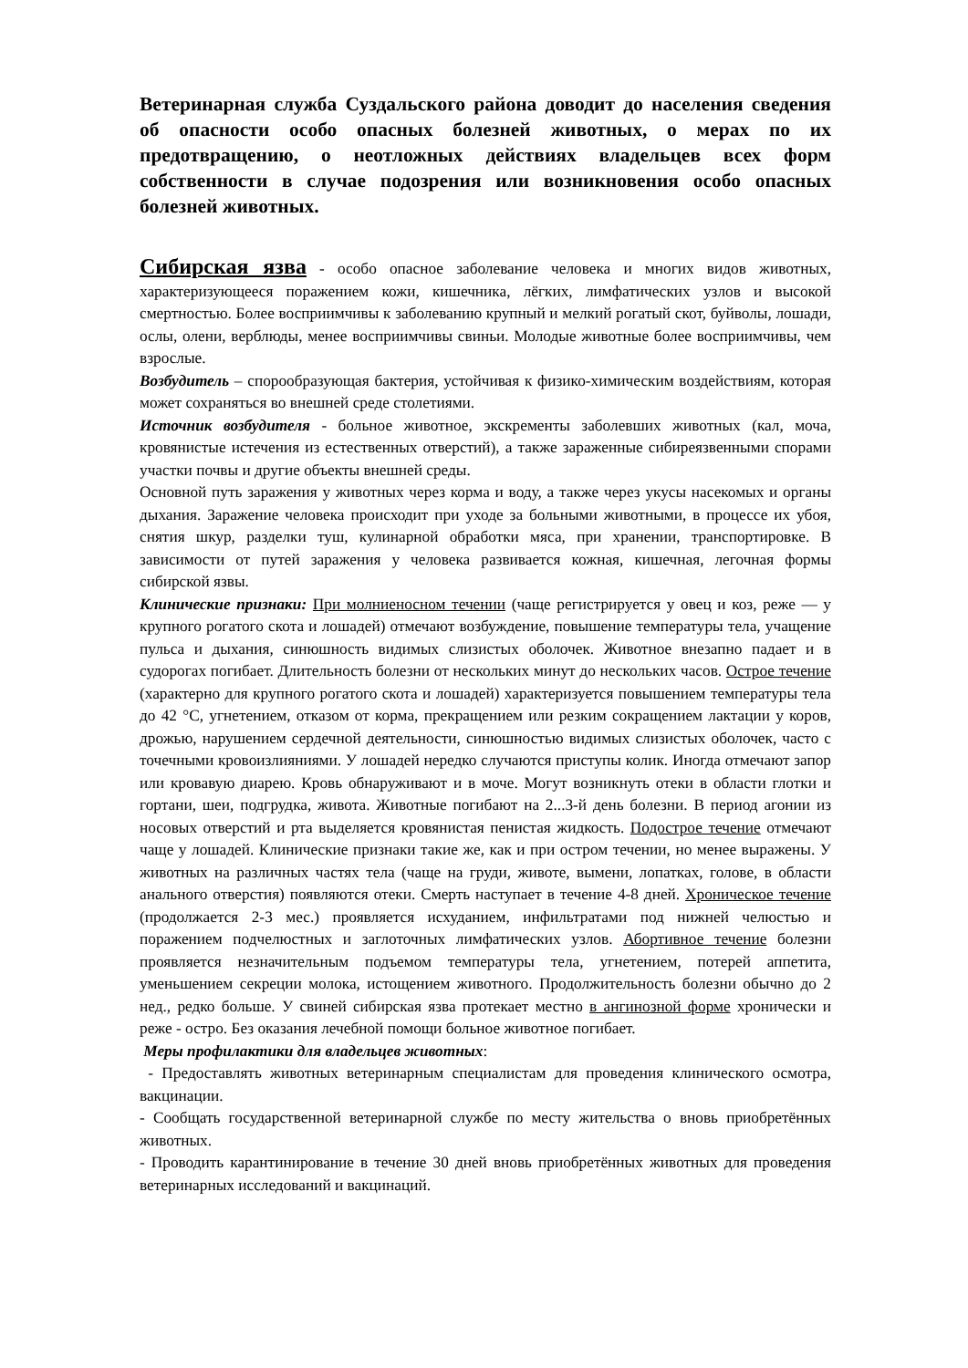Ветеринарная служба Суздальского района доводит до населения сведения об опасности особо опасных болезней животных, о мерах по их предотвращению, о неотложных действиях владельцев всех форм собственности в случае подозрения или возникновения особо опасных болезней животных.
Сибирская язва - особо опасное заболевание человека и многих видов животных, характеризующееся поражением кожи, кишечника, лёгких, лимфатических узлов и высокой смертностью. Более восприимчивы к заболеванию крупный и мелкий рогатый скот, буйволы, лошади, ослы, олени, верблюды, менее восприимчивы свиньи. Молодые животные более восприимчивы, чем взрослые.
Возбудитель – спорообразующая бактерия, устойчивая к физико-химическим воздействиям, которая может сохраняться во внешней среде столетиями.
Источник возбудителя - больное животное, экскременты заболевших животных (кал, моча, кровянистые истечения из естественных отверстий), а также зараженные сибиреязвенными спорами участки почвы и другие объекты внешней среды.
Основной путь заражения у животных через корма и воду, а также через укусы насекомых и органы дыхания. Заражение человека происходит при уходе за больными животными, в процессе их убоя, снятия шкур, разделки туш, кулинарной обработки мяса, при хранении, транспортировке. В зависимости от путей заражения у человека развивается кожная, кишечная, легочная формы сибирской язвы.
Клинические признаки: При молниеносном течении (чаще регистрируется у овец и коз, реже — у крупного рогатого скота и лошадей) отмечают возбуждение, повышение температуры тела, учащение пульса и дыхания, синюшность видимых слизистых оболочек. Животное внезапно падает и в судорогах погибает. Длительность болезни от нескольких минут до нескольких часов. Острое течение (характерно для крупного рогатого скота и лошадей) характеризуется повышением температуры тела до 42 °С, угнетением, отказом от корма, прекращением или резким сокращением лактации у коров, дрожью, нарушением сердечной деятельности, синюшностью видимых слизистых оболочек, часто с точечными кровоизлияниями. У лошадей нередко случаются приступы колик. Иногда отмечают запор или кровавую диарею. Кровь обнаруживают и в моче. Могут возникнуть отеки в области глотки и гортани, шеи, подгрудка, живота. Животные погибают на 2...3-й день болезни. В период агонии из носовых отверстий и рта выделяется кровянистая пенистая жидкость. Подострое течение отмечают чаще у лошадей. Клинические признаки такие же, как и при остром течении, но менее выражены. У животных на различных частях тела (чаще на груди, животе, вымени, лопатках, голове, в области анального отверстия) появляются отеки. Смерть наступает в течение 4-8 дней. Хроническое течение (продолжается 2-3 мес.) проявляется исхуданием, инфильтратами под нижней челюстью и поражением подчелюстных и заглоточных лимфатических узлов. Абортивное течение болезни проявляется незначительным подъемом температуры тела, угнетением, потерей аппетита, уменьшением секреции молока, истощением животного. Продолжительность болезни обычно до 2 нед., редко больше. У свиней сибирская язва протекает местно в ангинозной форме хронически и реже - остро. Без оказания лечебной помощи больное животное погибает.
Меры профилактики для владельцев животных:
- Предоставлять животных ветеринарным специалистам для проведения клинического осмотра, вакцинации.
- Сообщать государственной ветеринарной службе по месту жительства о вновь приобретённых животных.
- Проводить карантинирование в течение 30 дней вновь приобретённых животных для проведения ветеринарных исследований и вакцинаций.